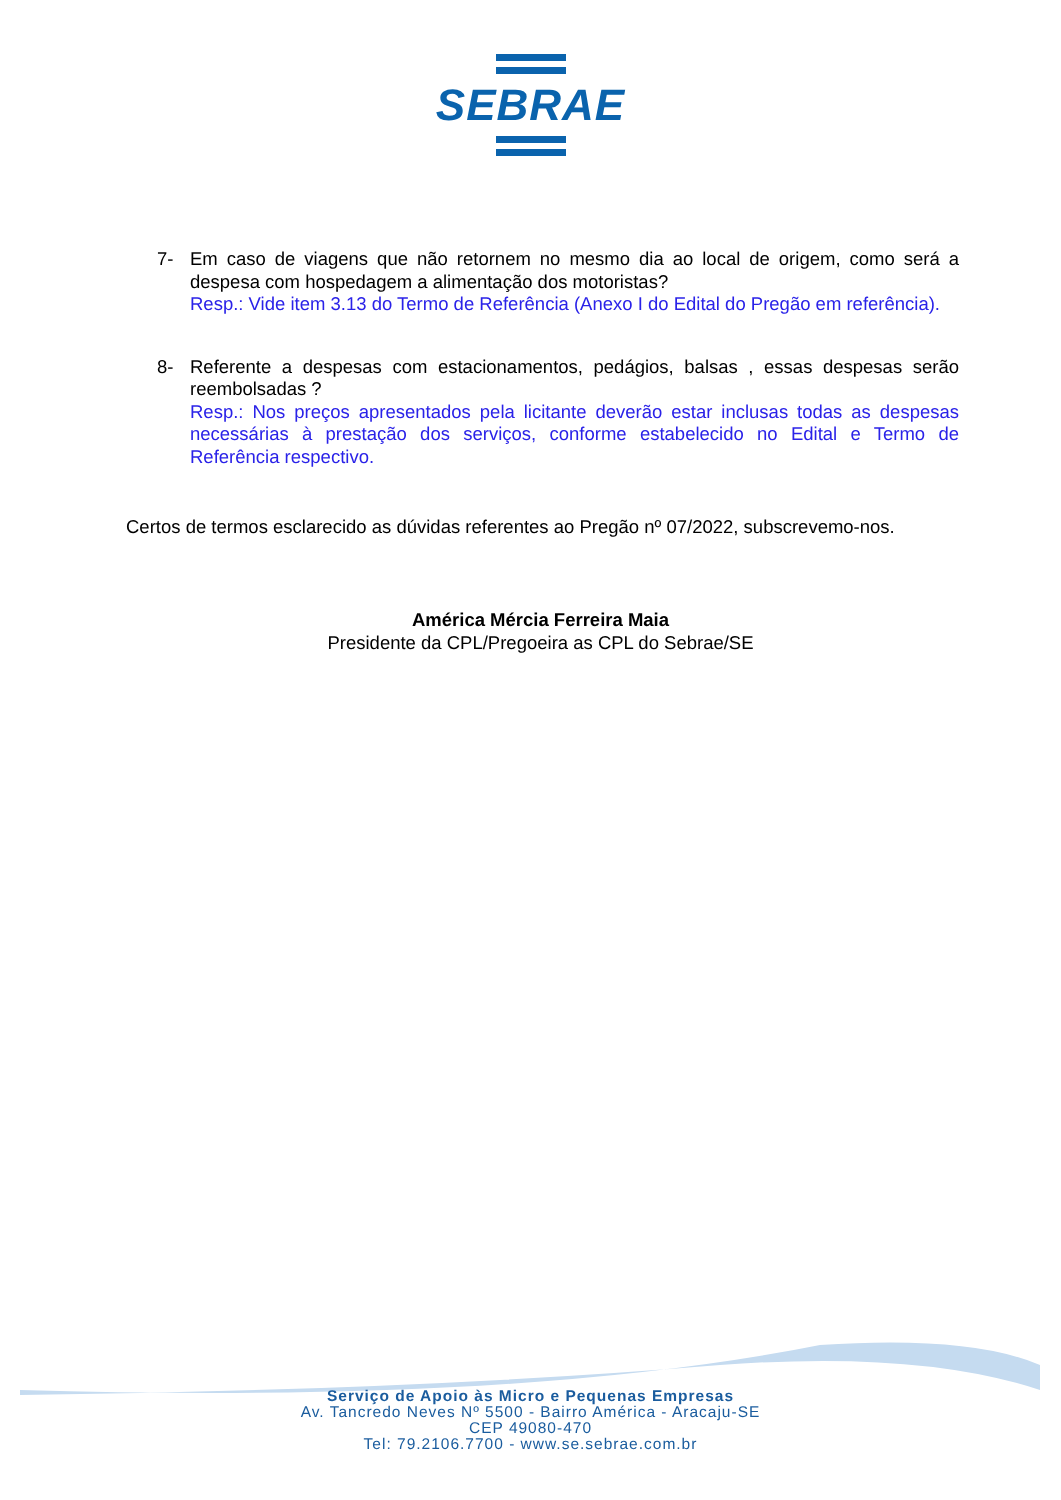SEBRAE
7- Em caso de viagens que não retornem no mesmo dia ao local de origem, como será a despesa com hospedagem a alimentação dos motoristas?
Resp.: Vide item 3.13 do Termo de Referência (Anexo I do Edital do Pregão em referência).
8- Referente a despesas com estacionamentos, pedágios, balsas , essas despesas serão reembolsadas ?
Resp.: Nos preços apresentados pela licitante deverão estar inclusas todas as despesas necessárias à prestação dos serviços, conforme estabelecido no Edital e Termo de Referência respectivo.
Certos de termos esclarecido as dúvidas referentes ao Pregão nº 07/2022, subscrevemo-nos.
América Mércia Ferreira Maia
Presidente da CPL/Pregoeira as CPL do Sebrae/SE
Serviço de Apoio às Micro e Pequenas Empresas
Av. Tancredo Neves Nº 5500 - Bairro América - Aracaju-SE
CEP 49080-470
Tel: 79.2106.7700 - www.se.sebrae.com.br